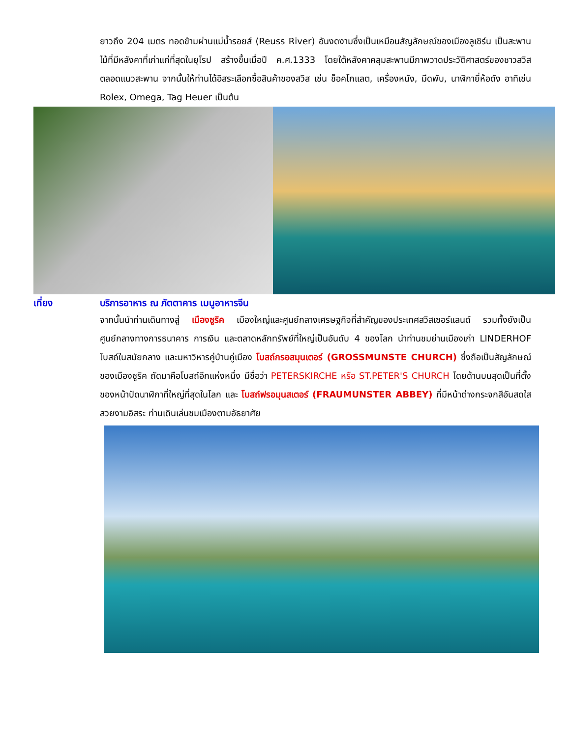ยาวถึง 204 เมตร ทอดข้ามผ่านแม่น้ำรอยส์ (Reuss River) อันงดงามซึ่งเป็นเหมือนสัญลักษณ์ของเมืองลูเซิร์น เป็นสะพานไม้ที่มีหลังคาที่เก่าแก่ที่สุดในยุโรป สร้างขึ้นเมื่อปี ค.ศ.1333 โดยใต้หลังคาคลุมสะพานมีภาพวาดประวัติศาสตร์ของชาวสวิส ตลอดแนวสะพาน จากนั้นให้ท่านได้อิสระเลือกซื้อสินค้าของสวิส เช่น ช็อคโกแลต, เครื่องหนัง, มีดพับ, นาฬิกายี่ห้อดัง อาทิเช่น Rolex, Omega, Tag Heuer เป็นต้น
เที่ยง บริการอาหาร ณ ภัตตาคาร เมนูอาหารจีน
จากนั้นนำท่านเดินทางสู่ เมืองซูริค เมืองใหญ่และศูนย์กลางเศรษฐกิจที่สำคัญของประเทศสวิสเซอร์แลนด์ รวมทั้งยังเป็นศูนย์กลางทางการธนาคาร การเงิน และตลาดหลักทรัพย์ที่ใหญ่เป็นอันดับ 4 ของโลก นำท่านชมย่านเมืองเก่า LINDERHOF โบสถ์ในสมัยกลาง และมหาวิหารคู่บ้านคู่เมือง โบสถ์กรอสมุนเตอร์ (GROSSMUNSTE CHURCH) ซึ่งถือเป็นสัญลักษณ์ของเมืองซูริค ถัดมาคือโบสถ์อีกแห่งหนึ่ง มีชื่อว่า PETERSKIRCHE หรือ ST.PETER'S CHURCH โดยด้านบนสุดเป็นที่ตั้งของหน้าปัดนาฬิกาที่ใหญ่ที่สุดในโลก และ โบสถ์ฟรอมุนสเตอร์ (FRAUMUNSTER ABBEY) ที่มีหน้าต่างกระจกสีอันสดใสสวยงามอิสระ ท่านเดินเล่นชมเมืองตามอัธยาศัย